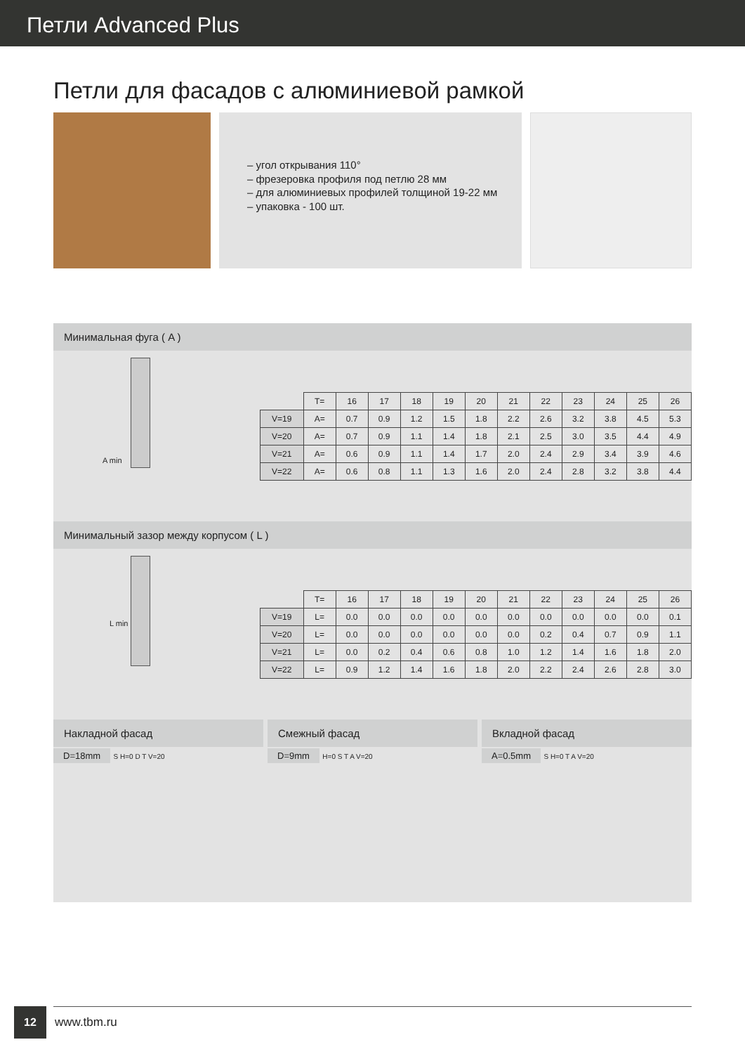Петли Advanced Plus
Петли для фасадов с алюминиевой рамкой
– угол открывания 110°
– фрезеровка профиля под петлю 28 мм
– для алюминиевых профилей толщиной 19-22 мм
– упаковка - 100 шт.
Минимальная фуга ( A )
A min
| | T= | 16 | 17 | 18 | 19 | 20 | 21 | 22 | 23 | 24 | 25 | 26 |
| --- | --- | --- | --- | --- | --- | --- | --- | --- | --- | --- | --- | --- |
| V=19 | A= | 0.7 | 0.9 | 1.2 | 1.5 | 1.8 | 2.2 | 2.6 | 3.2 | 3.8 | 4.5 | 5.3 |
| V=20 | A= | 0.7 | 0.9 | 1.1 | 1.4 | 1.8 | 2.1 | 2.5 | 3.0 | 3.5 | 4.4 | 4.9 |
| V=21 | A= | 0.6 | 0.9 | 1.1 | 1.4 | 1.7 | 2.0 | 2.4 | 2.9 | 3.4 | 3.9 | 4.6 |
| V=22 | A= | 0.6 | 0.8 | 1.1 | 1.3 | 1.6 | 2.0 | 2.4 | 2.8 | 3.2 | 3.8 | 4.4 |
Минимальный зазор между корпусом ( L )
L min
| | T= | 16 | 17 | 18 | 19 | 20 | 21 | 22 | 23 | 24 | 25 | 26 |
| --- | --- | --- | --- | --- | --- | --- | --- | --- | --- | --- | --- | --- |
| V=19 | L= | 0.0 | 0.0 | 0.0 | 0.0 | 0.0 | 0.0 | 0.0 | 0.0 | 0.0 | 0.0 | 0.1 |
| V=20 | L= | 0.0 | 0.0 | 0.0 | 0.0 | 0.0 | 0.0 | 0.2 | 0.4 | 0.7 | 0.9 | 1.1 |
| V=21 | L= | 0.0 | 0.2 | 0.4 | 0.6 | 0.8 | 1.0 | 1.2 | 1.4 | 1.6 | 1.8 | 2.0 |
| V=22 | L= | 0.9 | 1.2 | 1.4 | 1.6 | 1.8 | 2.0 | 2.2 | 2.4 | 2.6 | 2.8 | 3.0 |
Накладной фасад
D=18mm S H=0 D T V=20
Смежный фасад
D=9mm H=0 S T A V=20
Вкладной фасад
A=0.5mm S H=0 T A V=20
12
www.tbm.ru